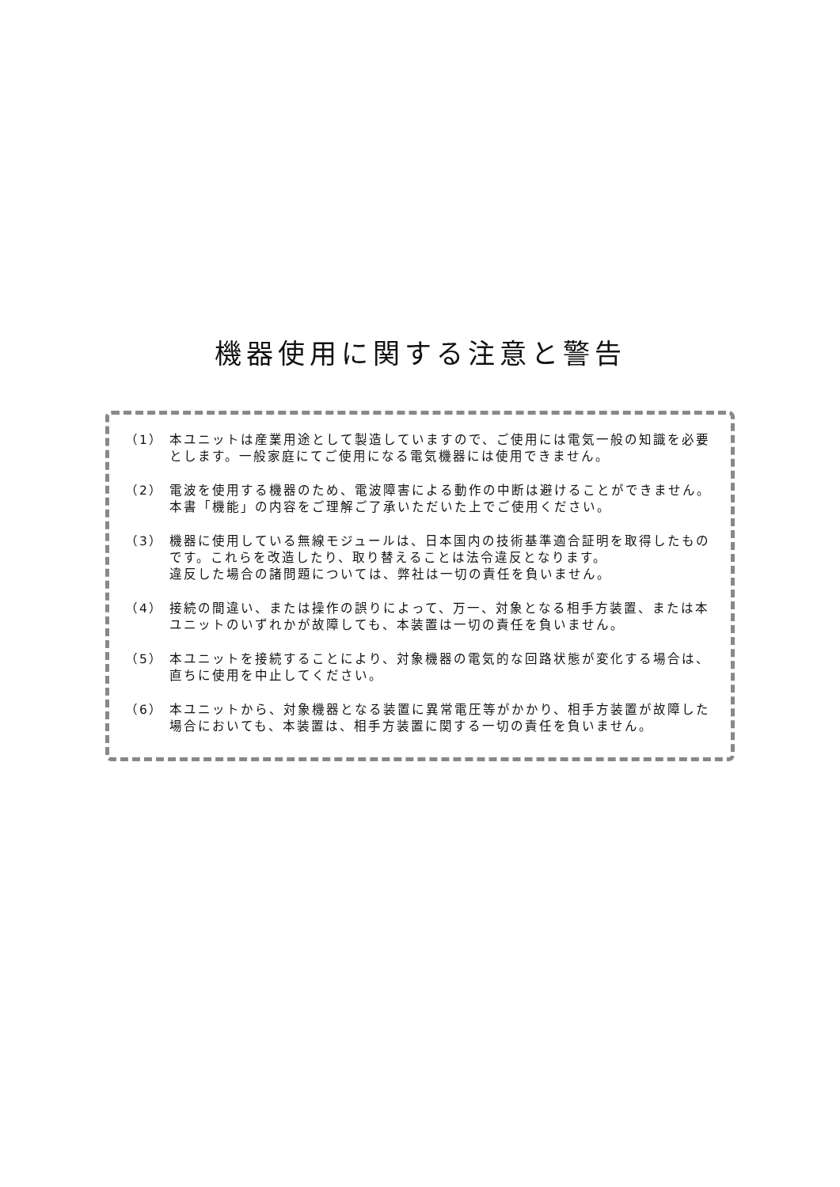機器使用に関する注意と警告
（1） 本ユニットは産業用途として製造していますので、ご使用には電気一般の知識を必要とします。一般家庭にてご使用になる電気機器には使用できません。
（2） 電波を使用する機器のため、電波障害による動作の中断は避けることができません。本書「機能」の内容をご理解ご了承いただいた上でご使用ください。
（3） 機器に使用している無線モジュールは、日本国内の技術基準適合証明を取得したものです。これらを改造したり、取り替えることは法令違反となります。
違反した場合の諸問題については、弊社は一切の責任を負いません。
（4） 接続の間違い、または操作の誤りによって、万一、対象となる相手方装置、または本ユニットのいずれかが故障しても、本装置は一切の責任を負いません。
（5） 本ユニットを接続することにより、対象機器の電気的な回路状態が変化する場合は、直ちに使用を中止してください。
（6） 本ユニットから、対象機器となる装置に異常電圧等がかかり、相手方装置が故障した場合においても、本装置は、相手方装置に関する一切の責任を負いません。